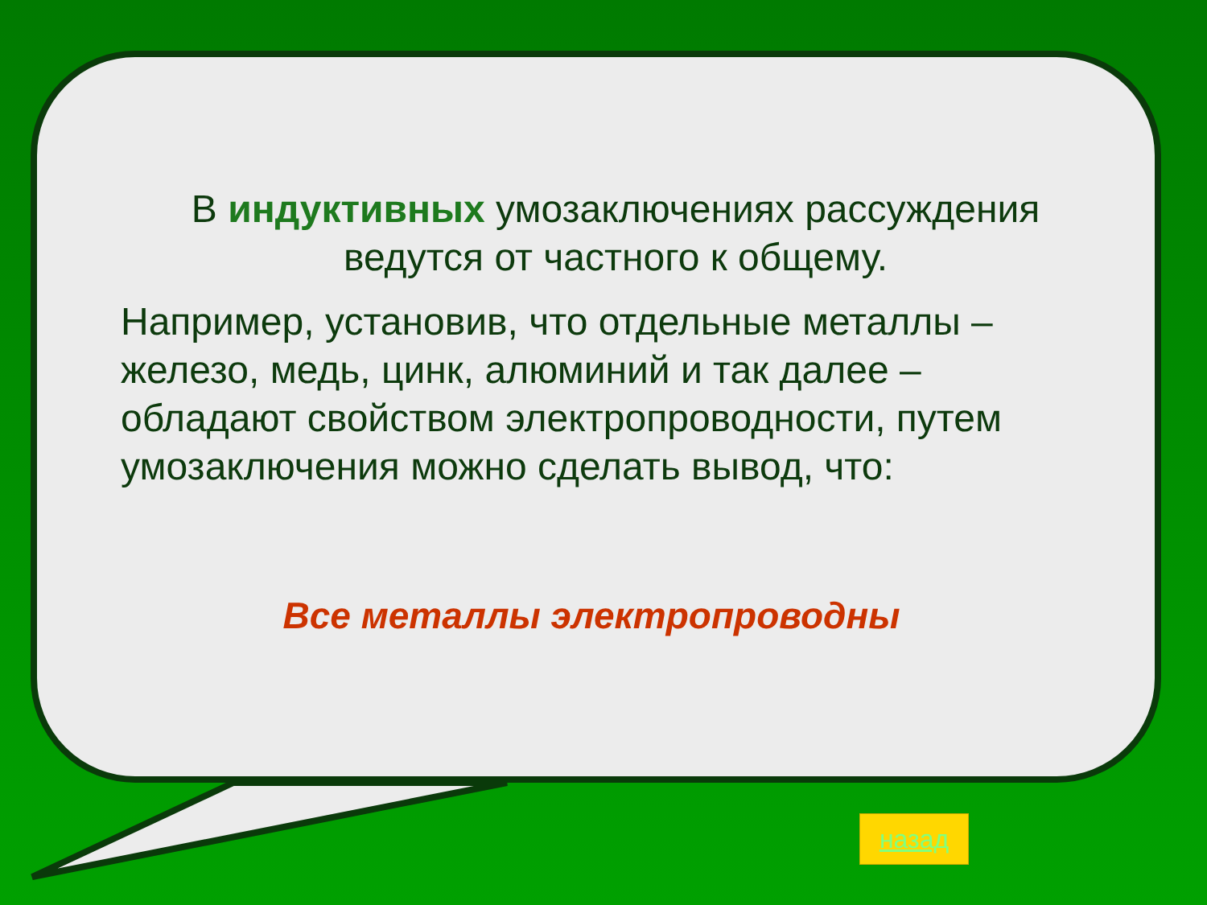В индуктивных умозаключениях рассуждения ведутся от частного к общему.
Например, установив, что отдельные металлы – железо, медь, цинк, алюминий и так далее – обладают свойством электропроводности, путем умозаключения можно сделать вывод, что:
Все металлы электропроводны
назад